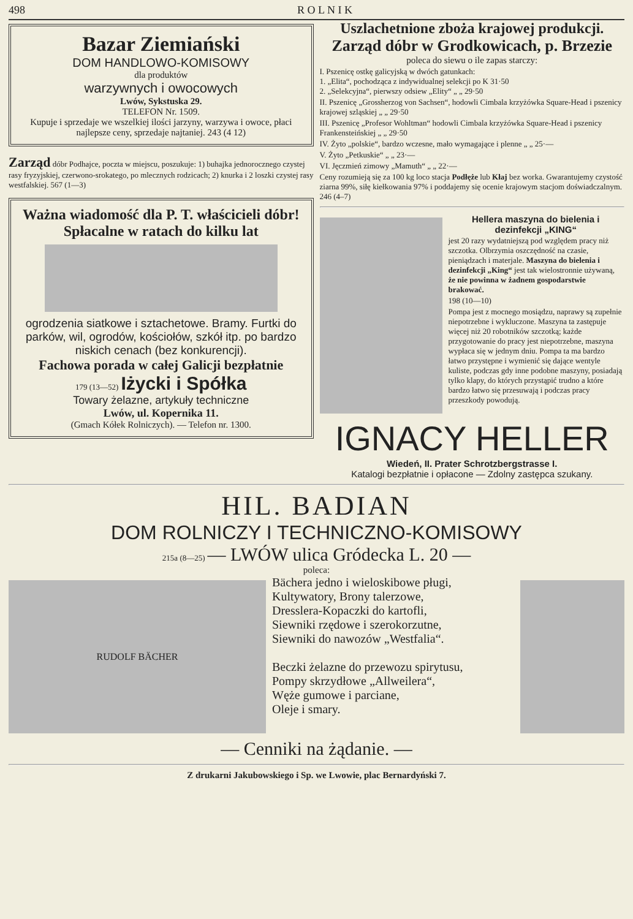498 R O L N I K
Bazar Ziemiański
DOM HANDLOWO-KOMISOWY
dla produktów
warzywnych i owocowych
Lwów, Sykstuska 29.
TELEFON Nr. 1509.
Kupuje i sprzedaje we wszelkiej ilości jarzyny, warzywa i owoce, płaci najlepsze ceny, sprzedaje najtaniej. 243 (4 12)
Zarząd dóbr Podhajce, poczta w miejscu, poszukuje: 1) buhajka jednorocznego czystej rasy fryzyjskiej, czerwono-srokatego, po mlecznych rodzicach; 2) knurka i 2 loszki czystej rasy westfalskiej. 567 (1—3)
Ważna wiadomość dla P. T. właścicieli dóbr!
Spłacalne w ratach do kilku lat
ogrodzenia siatkowe i sztachetowe. Bramy. Furtki do parków, wil, ogrodów, kościołów, szkół itp. po bardzo niskich cenach (bez konkurencji).
Fachowa porada w całej Galicji bezpłatnie
179 (13—52) Iżycki i Spółka
Towary żelazne, artykuły techniczne
Lwów, ul. Kopernika 11.
(Gmach Kółek Rolniczych). — Telefon nr. 1300.
Uszlachetnione zboża krajowej produkcji.
Zarząd dóbr w Grodkowicach, p. Brzezie
poleca do siewu o ile zapas starczy:
I. Pszenicę ostkę galicyjską w dwóch gatunkach:
1. „Elita“, pochodząca z indywidualnej selekcji po K 31·50
2. „Selekcyjna“, pierwszy odsiew „Elity“ „ „ 29·50
II. Pszenicę „Grossherzog von Sachsen“, hodowli Cimbala krzyżówka Square-Head i pszenicy krajowej szląskiej „ „ 29·50
III. Pszenicę „Profesor Wohltman“ hodowli Cimbala krzyżówka Square-Head i pszenicy Frankensteińskiej „ „ 29·50
IV. Żyto „polskie“, bardzo wczesne, mało wymagające i plenne „ „ 25·—
V. Żyto „Petkuskie“ „ „ 23·—
VI. Jęczmień zimowy „Mamuth“ „ „ 22·—
Ceny rozumieją się za 100 kg loco stacja Podłęże lub Kłaj bez worka. Gwarantujemy czystość ziarna 99%, siłę kiełkowania 97% i poddajemy się ocenie krajowym stacjom doświadczalnym. 246 (4–7)
Hellera maszyna do bielenia i dezinfekcji „KING“
jest 20 razy wydatniejszą pod względem pracy niż szczotka. Olbrzymia oszczędność na czasie, pieniądzach i materjale. Maszyna do bielenia i dezinfekcji „King“ jest tak wielostronnie używaną, że nie powinna w żadnem gospodarstwie brakować.
198 (10—10)
Pompa jest z mocnego mosiądzu, naprawy są zupełnie niepotrzebne i wykluczone. Maszyna ta zastępuje więcej niż 20 robotników szczotką; każde przygotowanie do pracy jest niepotrzebne, maszyna wypłaca się w jednym dniu. Pompa ta ma bardzo łatwo przystępne i wymienić się dające wentyle kuliste, podczas gdy inne podobne maszyny, posiadają tylko klapy, do których przystąpić trudno a które bardzo łatwo się przesuwają i podczas pracy przeszkody powodują.
IGNACY HELLER
Wiedeń, II. Prater Schrotzbergstrasse I.
Katalogi bezpłatnie i opłacone — Zdolny zastępca szukany.
HIL. BADIAN
DOM ROLNICZY I TECHNICZNO-KOMISOWY
215a (8—25) — LWÓW ulica Gródecka L. 20 —
poleca:
RUDOLF BÄCHER
Bächera jedno i wieloskibowe pługi,
Kultywatory, Brony talerzowe,
Dresslera-Kopaczki do kartofli,
Siewniki rzędowe i szerokorzutne,
Siewniki do nawozów „Westfalia“.
Beczki żelazne do przewozu spirytusu,
Pompy skrzydłowe „Allweilera“,
Węże gumowe i parciane,
Oleje i smary.
— Cenniki na żądanie. —
Z drukarni Jakubowskiego i Sp. we Lwowie, plac Bernardyński 7.